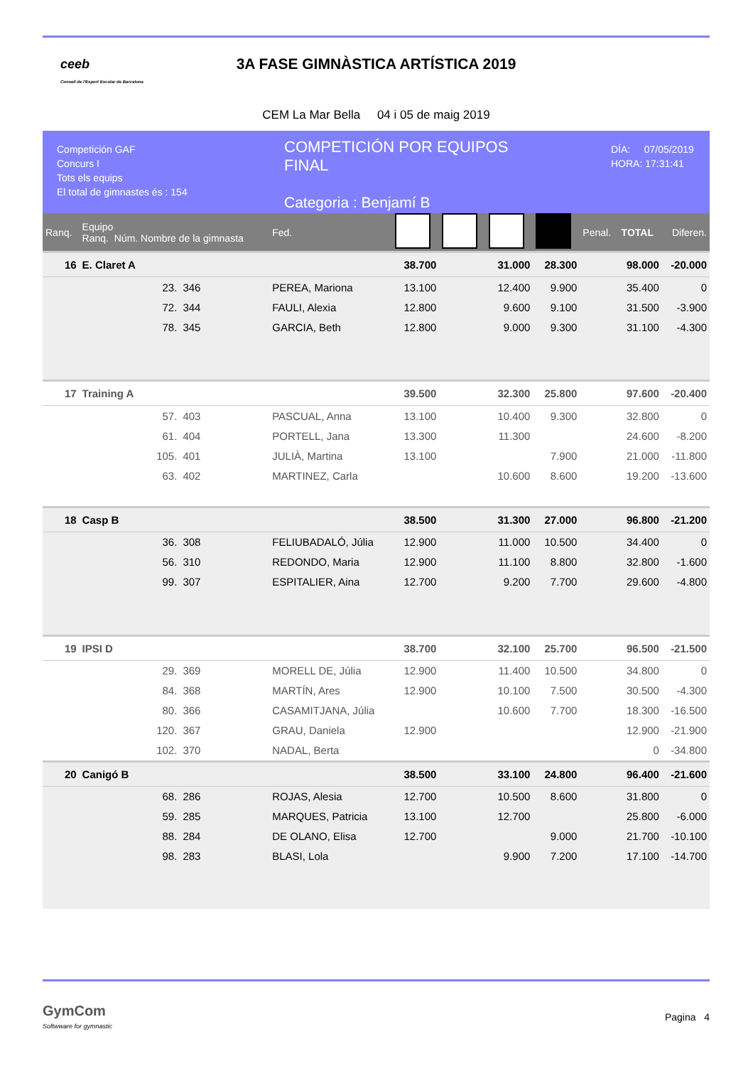ceeb
Consell de l'Esport Escolar de Barcelona
3A FASE GIMNÀSTICA ARTÍSTICA 2019
CEM La Mar Bella 04 i 05 de maig 2019
Competición GAF
Concurs I
Tots els equips
El total de gimnastes és : 154
COMPETICIÓN POR EQUIPOS
FINAL
Categoria : Benjamí B
DÍA: 07/05/2019
HORA: 17:31:41
| Ranq. | Equipo Ranq. Núm. Nombre de la gimnasta | | | Fed. | | | | | Penal. | TOTAL | Diferen. |
| 16 | E. Claret A | | | | 38.700 | | 31.000 | 28.300 | | 98.000 | -20.000 |
| | 23. | 346 | PEREA, Mariona | | 13.100 | | 12.400 | 9.900 | | 35.400 | 0 |
| | 72. | 344 | FAULI, Alexia | | 12.800 | | 9.600 | 9.100 | | 31.500 | -3.900 |
| | 78. | 345 | GARCIA, Beth | | 12.800 | | 9.000 | 9.300 | | 31.100 | -4.300 |
| 17 | Training A | | | | 39.500 | | 32.300 | 25.800 | | 97.600 | -20.400 |
| | 57. | 403 | PASCUAL, Anna | | 13.100 | | 10.400 | 9.300 | | 32.800 | 0 |
| | 61. | 404 | PORTELL, Jana | | 13.300 | | 11.300 | | | 24.600 | -8.200 |
| | 105. | 401 | JULIÀ, Martina | | 13.100 | | | 7.900 | | 21.000 | -11.800 |
| | 63. | 402 | MARTINEZ, Carla | | | | 10.600 | 8.600 | | 19.200 | -13.600 |
| 18 | Casp B | | | | 38.500 | | 31.300 | 27.000 | | 96.800 | -21.200 |
| | 36. | 308 | FELIUBADALÓ, Júlia | | 12.900 | | 11.000 | 10.500 | | 34.400 | 0 |
| | 56. | 310 | REDONDO, Maria | | 12.900 | | 11.100 | 8.800 | | 32.800 | -1.600 |
| | 99. | 307 | ESPITALIER, Aina | | 12.700 | | 9.200 | 7.700 | | 29.600 | -4.800 |
| 19 | IPSI D | | | | 38.700 | | 32.100 | 25.700 | | 96.500 | -21.500 |
| | 29. | 369 | MORELL DE, Júlia | | 12.900 | | 11.400 | 10.500 | | 34.800 | 0 |
| | 84. | 368 | MARTÍN, Ares | | 12.900 | | 10.100 | 7.500 | | 30.500 | -4.300 |
| | 80. | 366 | CASAMITJANA, Júlia | | | | 10.600 | 7.700 | | 18.300 | -16.500 |
| | 120. | 367 | GRAU, Daniela | | 12.900 | | | | | 12.900 | -21.900 |
| | 102. | 370 | NADAL, Berta | | | | | | | 0 | -34.800 |
| 20 | Canigó B | | | | 38.500 | | 33.100 | 24.800 | | 96.400 | -21.600 |
| | 68. | 286 | ROJAS, Alesia | | 12.700 | | 10.500 | 8.600 | | 31.800 | 0 |
| | 59. | 285 | MARQUES, Patricia | | 13.100 | | 12.700 | | | 25.800 | -6.000 |
| | 88. | 284 | DE OLANO, Elisa | | 12.700 | | | 9.000 | | 21.700 | -10.100 |
| | 98. | 283 | BLASI, Lola | | | | 9.900 | 7.200 | | 17.100 | -14.700 |
GymCom
Softwware for gymnastic
Pagina 4